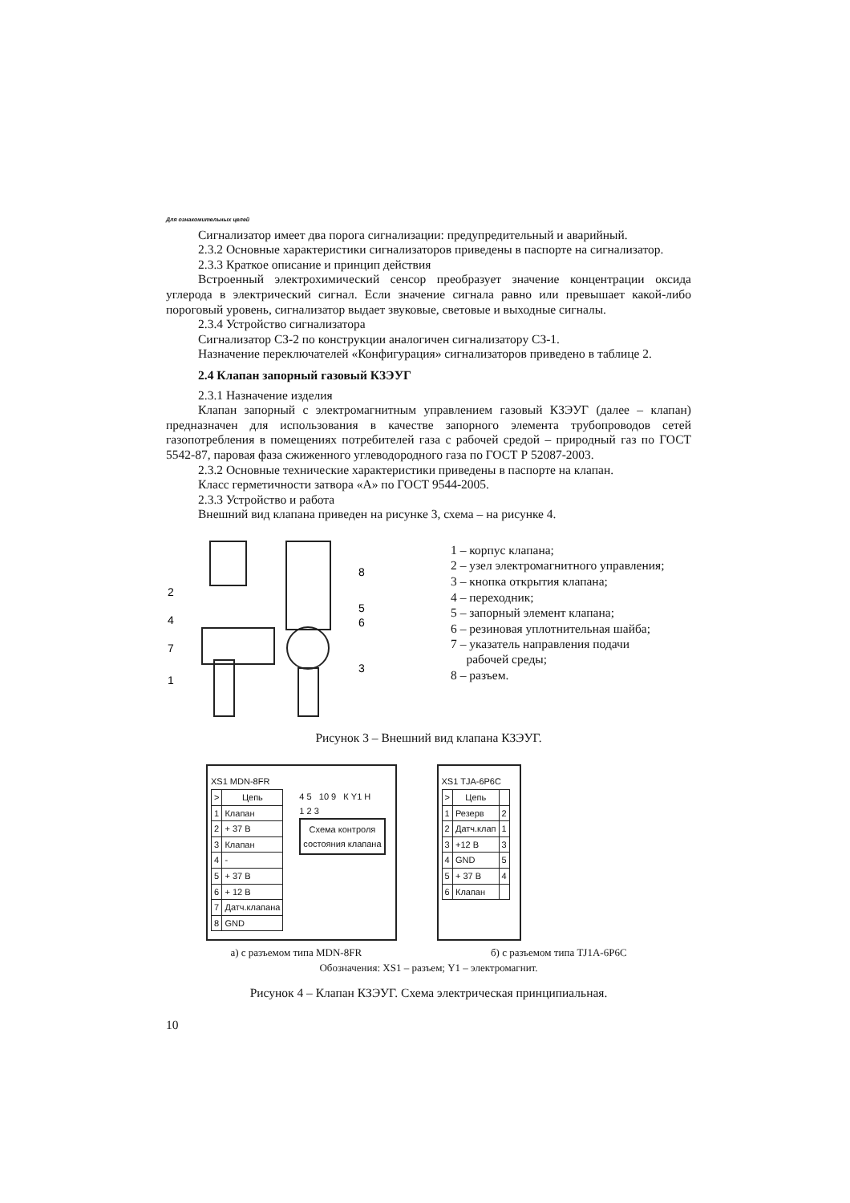Для ознакомительных целей
Сигнализатор имеет два порога сигнализации: предупредительный и аварийный.
2.3.2 Основные характеристики сигнализаторов приведены в паспорте на сигнализатор.
2.3.3 Краткое описание и принцип действия
Встроенный электрохимический сенсор преобразует значение концентрации оксида углерода в электрический сигнал. Если значение сигнала равно или превышает какой-либо пороговый уровень, сигнализатор выдает звуковые, световые и выходные сигналы.
2.3.4 Устройство сигнализатора
Сигнализатор СЗ-2 по конструкции аналогичен сигнализатору СЗ-1.
Назначение переключателей «Конфигурация» сигнализаторов приведено в таблице 2.
2.4 Клапан запорный газовый КЗЭУГ
2.3.1 Назначение изделия
Клапан запорный с электромагнитным управлением газовый КЗЭУГ (далее – клапан) предназначен для использования в качестве запорного элемента трубопроводов сетей газопотребления в помещениях потребителей газа с рабочей средой – природный газ по ГОСТ 5542-87, паровая фаза сжиженного углеводородного газа по ГОСТ Р 52087-2003.
2.3.2 Основные технические характеристики приведены в паспорте на клапан.
Класс герметичности затвора «А» по ГОСТ 9544-2005.
2.3.3 Устройство и работа
Внешний вид клапана приведен на рисунке 3, схема – на рисунке 4.
2
4
7
1
8
5
6
3
1 – корпус клапана;
2 – узел электромагнитного управления;
3 – кнопка открытия клапана;
4 – переходник;
5 – запорный элемент клапана;
6 – резиновая уплотнительная шайба;
7 – указатель направления подачи
рабочей среды;
8 – разъем.
Рисунок 3 – Внешний вид клапана КЗЭУГ.
XS1 MDN-8FR
| > | Цепь |
| --- | --- |
| 1 | Клапан |
| 2 | + 37 В |
| 3 | Клапан |
| 4 | - |
| 5 | + 37 В |
| 6 | + 12 В |
| 7 | Датч.клапана |
| 8 | GND |
4 5 10 9 К Y1 Н
1 2 3
Схема контроля
состояния клапана
XS1 TJA-6P6C
| > | Цепь | |
| --- | --- | --- |
| 1 | Резерв | 2 |
| 2 | Датч.клап | 1 |
| 3 | +12 В | 3 |
| 4 | GND | 5 |
| 5 | + 37 В | 4 |
| 6 | Клапан | |
а) с разъемом типа MDN-8FR б) с разъемом типа TJ1A-6P6C
Обозначения: XS1 – разъем; Y1 – электромагнит.
Рисунок 4 – Клапан КЗЭУГ. Схема электрическая принципиальная.
10